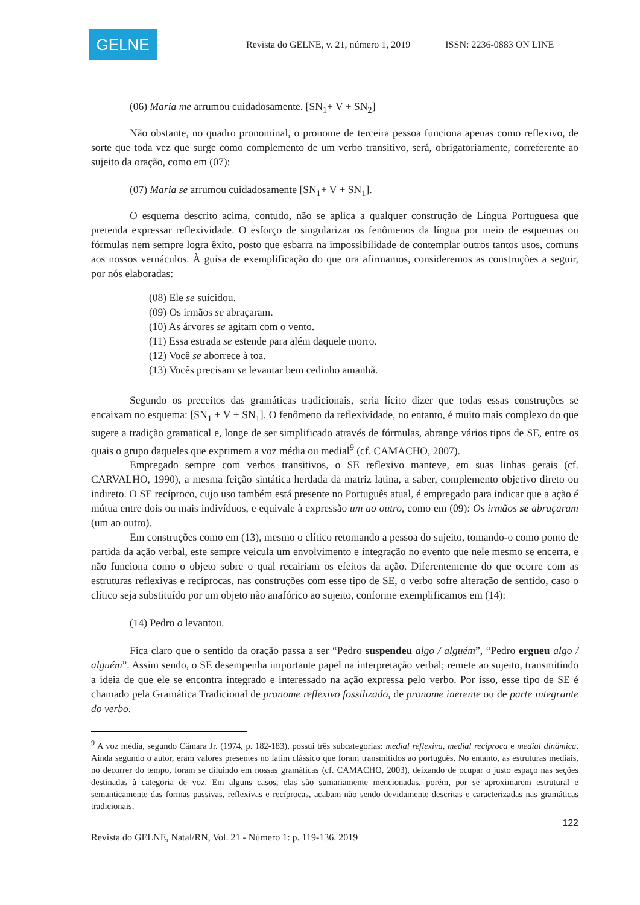GELNE
Revista do GELNE, v. 21, número 1, 2019 ISSN: 2236-0883 ON LINE
(06) Maria me arrumou cuidadosamente. [SN<sub>1</sub>+ V + SN<sub>2</sub>]
Não obstante, no quadro pronominal, o pronome de terceira pessoa funciona apenas como reflexivo, de sorte que toda vez que surge como complemento de um verbo transitivo, será, obrigatoriamente, correferente ao sujeito da oração, como em (07):
(07) Maria se arrumou cuidadosamente [SN<sub>1</sub>+ V + SN<sub>1</sub>].
O esquema descrito acima, contudo, não se aplica a qualquer construção de Língua Portuguesa que pretenda expressar reflexividade. O esforço de singularizar os fenômenos da língua por meio de esquemas ou fórmulas nem sempre logra êxito, posto que esbarra na impossibilidade de contemplar outros tantos usos, comuns aos nossos vernáculos. À guisa de exemplificação do que ora afirmamos, consideremos as construções a seguir, por nós elaboradas:
(08) Ele se suicidou.
(09) Os irmãos se abraçaram.
(10) As árvores se agitam com o vento.
(11) Essa estrada se estende para além daquele morro.
(12) Você se aborrece à toa.
(13) Vocês precisam se levantar bem cedinho amanhã.
Segundo os preceitos das gramáticas tradicionais, seria lícito dizer que todas essas construções se encaixam no esquema: [SN<sub>1</sub> + V + SN<sub>1</sub>]. O fenômeno da reflexividade, no entanto, é muito mais complexo do que sugere a tradição gramatical e, longe de ser simplificado através de fórmulas, abrange vários tipos de SE, entre os quais o grupo daqueles que exprimem a voz média ou medial<sup>9</sup> (cf. CAMACHO, 2007).
Empregado sempre com verbos transitivos, o SE reflexivo manteve, em suas linhas gerais (cf. CARVALHO, 1990), a mesma feição sintática herdada da matriz latina, a saber, complemento objetivo direto ou indireto. O SE recíproco, cujo uso também está presente no Português atual, é empregado para indicar que a ação é mútua entre dois ou mais indivíduos, e equivale à expressão um ao outro, como em (09): Os irmãos se abraçaram (um ao outro).
Em construções como em (13), mesmo o clítico retomando a pessoa do sujeito, tomando-o como ponto de partida da ação verbal, este sempre veicula um envolvimento e integração no evento que nele mesmo se encerra, e não funciona como o objeto sobre o qual recairiam os efeitos da ação. Diferentemente do que ocorre com as estruturas reflexivas e recíprocas, nas construções com esse tipo de SE, o verbo sofre alteração de sentido, caso o clítico seja substituído por um objeto não anafórico ao sujeito, conforme exemplificamos em (14):
(14) Pedro o levantou.
Fica claro que o sentido da oração passa a ser “Pedro suspendeu algo / alguém”, “Pedro ergueu algo / alguém”. Assim sendo, o SE desempenha importante papel na interpretação verbal; remete ao sujeito, transmitindo a ideia de que ele se encontra integrado e interessado na ação expressa pelo verbo. Por isso, esse tipo de SE é chamado pela Gramática Tradicional de pronome reflexivo fossilizado, de pronome inerente ou de parte integrante do verbo.
<sup>9</sup> A voz média, segundo Câmara Jr. (1974, p. 182-183), possui três subcategorias: medial reflexiva, medial recíproca e medial dinâmica. Ainda segundo o autor, eram valores presentes no latim clássico que foram transmitidos ao português. No entanto, as estruturas mediais, no decorrer do tempo, foram se diluindo em nossas gramáticas (cf. CAMACHO, 2003), deixando de ocupar o justo espaço nas seções destinadas à categoria de voz. Em alguns casos, elas são sumariamente mencionadas, porém, por se aproximarem estrutural e semanticamente das formas passivas, reflexivas e recíprocas, acabam não sendo devidamente descritas e caracterizadas nas gramáticas tradicionais.
122
Revista do GELNE, Natal/RN, Vol. 21 - Número 1: p. 119-136. 2019